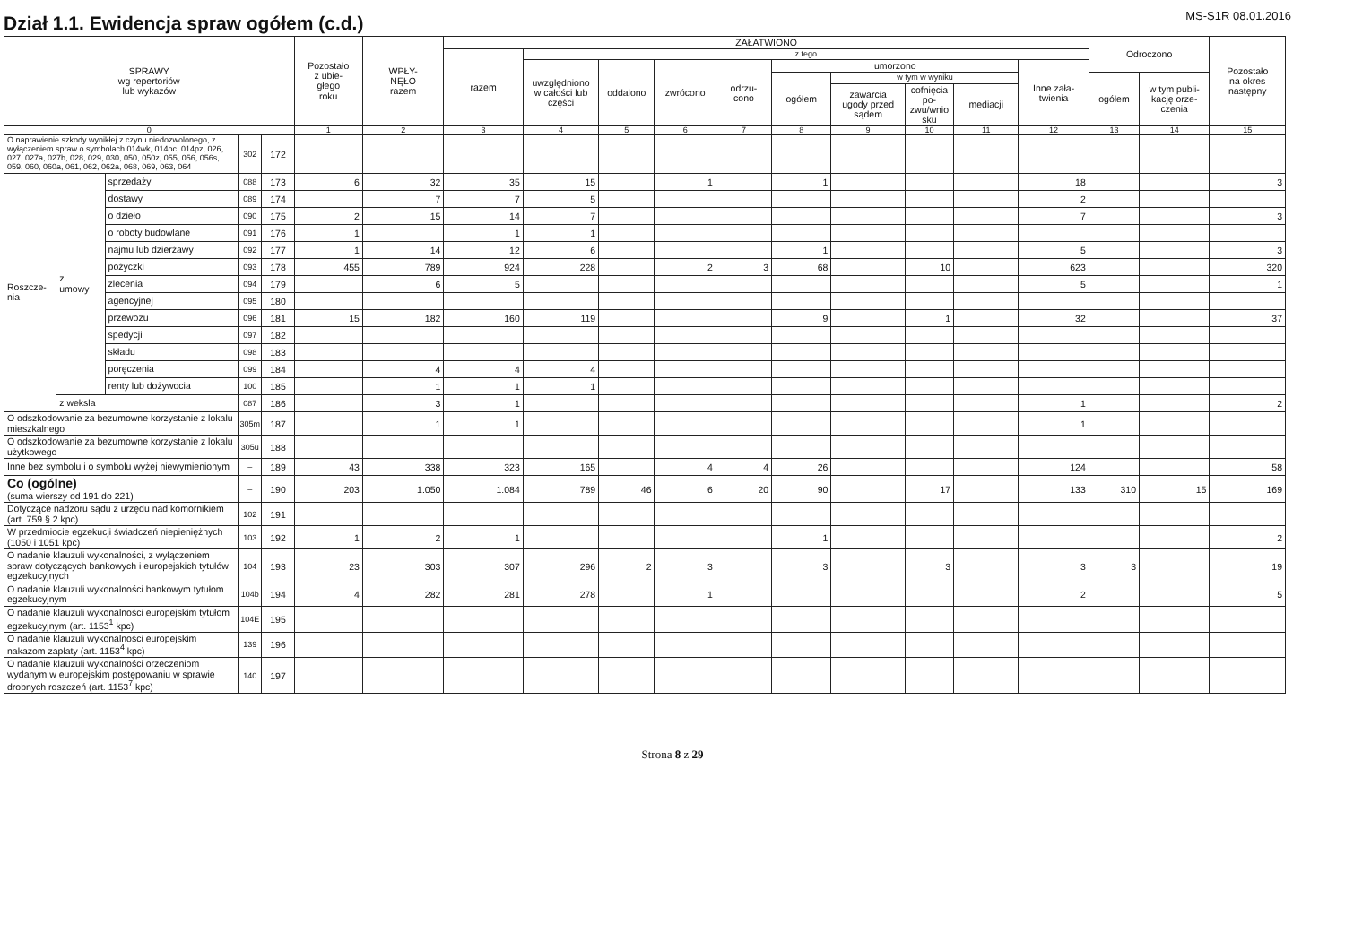Dział 1.1. Ewidencja spraw ogółem (c.d.)
MS-S1R 08.01.2016
| SPRAWY wg repertoriów lub wykazów | | | | | Pozostało z ubie- głego roku | WPŁY- NĘŁO razem | ZAŁATWIONO | | | | | | | | | | Odroczono | | Pozostało na okres następny |
| --- | --- | --- | --- | --- | --- | --- | --- | --- | --- | --- | --- | --- | --- | --- | --- | --- | --- | --- | --- |
| | | | | | | | razem | z tego | | | | | | | | | | | |
| | | | | | | | | uwzględniono w całości lub części | oddalono | zwrócono | odrzu- cono | umorzono | | | | Inne zała- twienia | | | |
| | | | | | | | | | | | | ogółem | w tym w wyniku | | | | ogółem | w tym publi- kację orze- czenia | |
| | | | | | | | | | | | | | zawarcia ugody przed sądem | cofnięcia po- zwu/wnio sku | mediacji | | | | |
| 0 | | | | | 1 | 2 | 3 | 4 | 5 | 6 | 7 | 8 | 9 | 10 | 11 | 12 | 13 | 14 | 15 |
| O naprawienie szkody wynikłej z czynu niedozwolonego, z wyłączeniem spraw o symbolach 014wk, 014oc, 014pz, 026, 027, 027a, 027b, 028, 029, 030, 050, 050z, 055, 056, 056s, 059, 060, 060a, 061, 062, 062a, 068, 069, 063, 064 | | | 302 | 172 | | | | | | | | | | | | | | | |
| Roszcze- nia | z umowy | sprzedaży | 088 | 173 | 6 | 32 | 35 | 15 | | 1 | | 1 | | | | 18 | | | 3 |
| | | dostawy | 089 | 174 | | 7 | 7 | 5 | | | | | | | | 2 | | | |
| | | o dzieło | 090 | 175 | 2 | 15 | 14 | 7 | | | | | | | | 7 | | | 3 |
| | | o roboty budowlane | 091 | 176 | 1 | | 1 | 1 | | | | | | | | | | | |
| | | najmu lub dzierżawy | 092 | 177 | 1 | 14 | 12 | 6 | | | | 1 | | | | 5 | | | 3 |
| | | pożyczki | 093 | 178 | 455 | 789 | 924 | 228 | | 2 | 3 | 68 | | 10 | | 623 | | | 320 |
| | | zlecenia | 094 | 179 | | 6 | 5 | | | | | | | | | 5 | | | 1 |
| | | agencyjnej | 095 | 180 | | | | | | | | | | | | | | | |
| | | przewozu | 096 | 181 | 15 | 182 | 160 | 119 | | | | 9 | | 1 | | 32 | | | 37 |
| | | spedycji | 097 | 182 | | | | | | | | | | | | | | | |
| | | składu | 098 | 183 | | | | | | | | | | | | | | | |
| | | poręczenia | 099 | 184 | | 4 | 4 | 4 | | | | | | | | | | | |
| | | renty lub dożywocia | 100 | 185 | | 1 | 1 | 1 | | | | | | | | | | | |
| | z weksla | | 087 | 186 | | 3 | 1 | | | | | | | | | 1 | | | 2 |
| O odszkodowanie za bezumowne korzystanie z lokalu mieszkalnego | | | 305m | 187 | | 1 | 1 | | | | | | | | | 1 | | | |
| O odszkodowanie za bezumowne korzystanie z lokalu użytkowego | | | 305u | 188 | | | | | | | | | | | | | | | |
| Inne bez symbolu i o symbolu wyżej niewymienionym | | | – | 189 | 43 | 338 | 323 | 165 | | 4 | 4 | 26 | | | | 124 | | | 58 |
| Co (ogólne) (suma wierszy od 191 do 221) | | | – | 190 | 203 | 1.050 | 1.084 | 789 | 46 | 6 | 20 | 90 | | 17 | | 133 | 310 | 15 | 169 |
| Dotyczące nadzoru sądu z urzędu nad komornikiem (art. 759 § 2 kpc) | | | 102 | 191 | | | | | | | | | | | | | | | |
| W przedmiocie egzekucji świadczeń niepieniężnych (1050 i 1051 kpc) | | | 103 | 192 | 1 | 2 | 1 | | | | | 1 | | | | | | | 2 |
| O nadanie klauzuli wykonalności, z wyłączeniem spraw dotyczących bankowych i europejskich tytułów egzekucyjnych | | | 104 | 193 | 23 | 303 | 307 | 296 | 2 | 3 | | 3 | | 3 | | 3 | 3 | | 19 |
| O nadanie klauzuli wykonalności bankowym tytułom egzekucyjnym | | | 104b | 194 | 4 | 282 | 281 | 278 | | 1 | | | | | | 2 | | | 5 |
| O nadanie klauzuli wykonalności europejskim tytułom egzekucyjnym (art. 1153<sup>1</sup> kpc) | | | 104E | 195 | | | | | | | | | | | | | | | |
| O nadanie klauzuli wykonalności europejskim nakazom zapłaty (art. 1153<sup>4</sup> kpc) | | | 139 | 196 | | | | | | | | | | | | | | | |
| O nadanie klauzuli wykonalności orzeczeniom wydanym w europejskim postępowaniu w sprawie drobnych roszczeń (art. 1153<sup>7</sup> kpc) | | | 140 | 197 | | | | | | | | | | | | | | | |
Strona 8 z 29